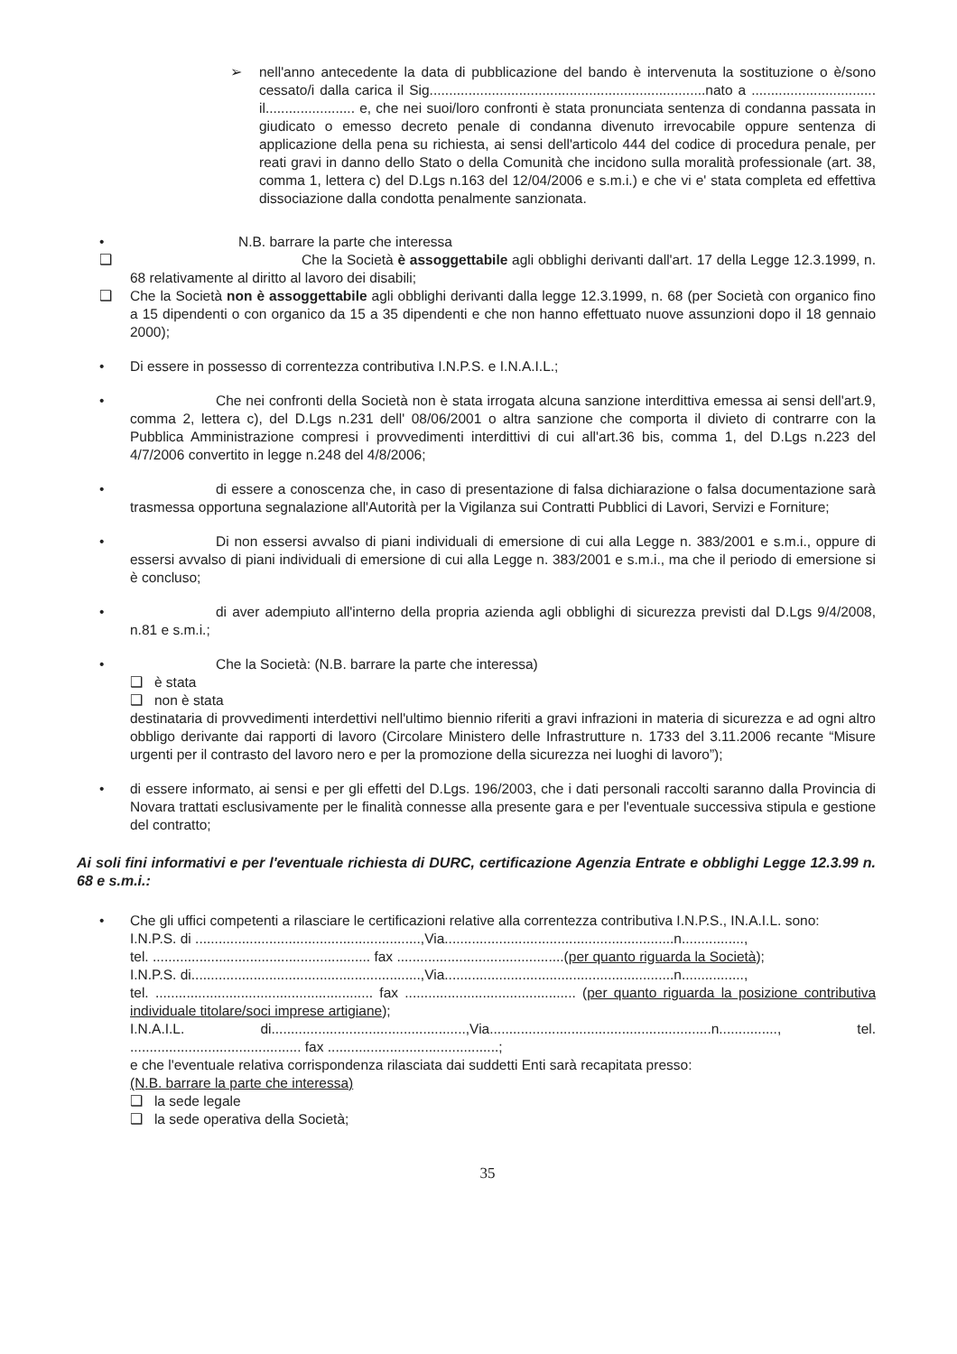➢ nell'anno antecedente la data di pubblicazione del bando è intervenuta la sostituzione o è/sono cessato/i dalla carica il Sig.......................................................................nato a ................................ il....................... e, che nei suoi/loro confronti è stata pronunciata sentenza di condanna passata in giudicato o emesso decreto penale di condanna divenuto irrevocabile oppure sentenza di applicazione della pena su richiesta, ai sensi dell'articolo 444 del codice di procedura penale, per reati gravi in danno dello Stato o della Comunità che incidono sulla moralità professionale (art. 38, comma 1, lettera c) del D.Lgs n.163 del 12/04/2006 e s.m.i.) e che vi e' stata completa ed effettiva dissociazione dalla condotta penalmente sanzionata.
• N.B. barrare la parte che interessa
❑ Che la Società è assoggettabile agli obblighi derivanti dall'art. 17 della Legge 12.3.1999, n. 68 relativamente al diritto al lavoro dei disabili;
❑ Che la Società non è assoggettabile agli obblighi derivanti dalla legge 12.3.1999, n. 68 (per Società con organico fino a 15 dipendenti o con organico da 15 a 35 dipendenti e che non hanno effettuato nuove assunzioni dopo il 18 gennaio 2000);
• Di essere in possesso di correntezza contributiva I.N.P.S. e I.N.A.I.L.;
• Che nei confronti della Società non è stata irrogata alcuna sanzione interdittiva emessa ai sensi dell'art.9, comma 2, lettera c), del D.Lgs n.231 dell' 08/06/2001 o altra sanzione che comporta il divieto di contrarre con la Pubblica Amministrazione compresi i provvedimenti interdittivi di cui all'art.36 bis, comma 1, del D.Lgs n.223 del 4/7/2006 convertito in legge n.248 del 4/8/2006;
• di essere a conoscenza che, in caso di presentazione di falsa dichiarazione o falsa documentazione sarà trasmessa opportuna segnalazione all'Autorità per la Vigilanza sui Contratti Pubblici di Lavori, Servizi e Forniture;
• Di non essersi avvalso di piani individuali di emersione di cui alla Legge n. 383/2001 e s.m.i., oppure di essersi avvalso di piani individuali di emersione di cui alla Legge n. 383/2001 e s.m.i., ma che il periodo di emersione si è concluso;
• di aver adempiuto all'interno della propria azienda agli obblighi di sicurezza previsti dal D.Lgs 9/4/2008, n.81 e s.m.i.;
• Che la Società: (N.B. barrare la parte che interessa)
❑ è stata
❑ non è stata
destinataria di provvedimenti interdettivi nell'ultimo biennio riferiti a gravi infrazioni in materia di sicurezza e ad ogni altro obbligo derivante dai rapporti di lavoro (Circolare Ministero delle Infrastrutture n. 1733 del 3.11.2006 recante “Misure urgenti per il contrasto del lavoro nero e per la promozione della sicurezza nei luoghi di lavoro”);
• di essere informato, ai sensi e per gli effetti del D.Lgs. 196/2003, che i dati personali raccolti saranno dalla Provincia di Novara trattati esclusivamente per le finalità connesse alla presente gara e per l'eventuale successiva stipula e gestione del contratto;
Ai soli fini informativi e per l'eventuale richiesta di DURC, certificazione Agenzia Entrate e obblighi Legge 12.3.99 n. 68 e s.m.i.:
• Che gli uffici competenti a rilasciare le certificazioni relative alla correntezza contributiva I.N.P.S., IN.A.I.L. sono:
I.N.P.S. di ..........................................................,Via...........................................................n................,
tel. ........................................................ fax ...........................................(per quanto riguarda la Società);
I.N.P.S. di...........................................................,Via...........................................................n................,
tel. ........................................................ fax ............................................ (per quanto riguarda la posizione contributiva individuale titolare/soci imprese artigiane);
I.N.A.I.L. di..................................................,Via.........................................................n..............., tel. ............................................ fax ............................................;
e che l'eventuale relativa corrispondenza rilasciata dai suddetti Enti sarà recapitata presso:
(N.B. barrare la parte che interessa)
❑ la sede legale
❑ la sede operativa della Società;
35